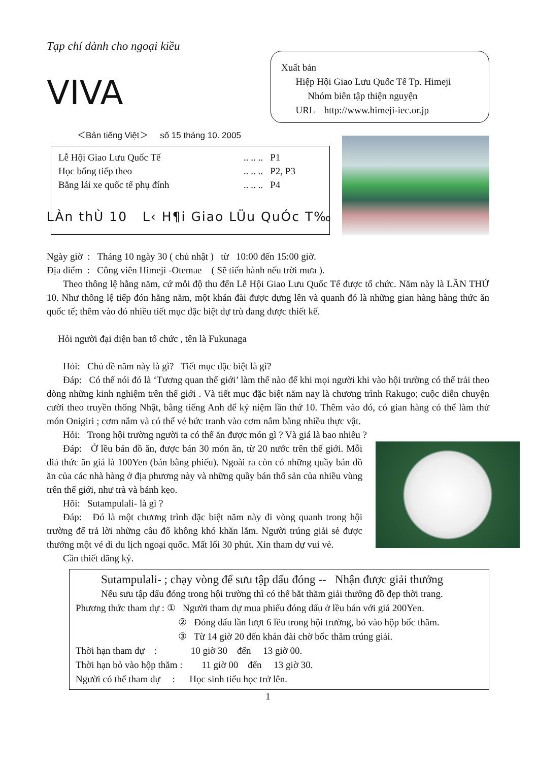Tạp chí dành cho ngoại kiều
VIVA
Xuất bản
Hiệp Hội Giao Lưu Quốc Tế Tp. Himeji
Nhóm biên tập thiện nguyện
URL http://www.himeji-iec.or.jp
＜Bản tiếng Việt＞ số 15 tháng 10. 2005
Lễ Hội Giao Lưu Quốc Tế.. .. .. P1
Học bổng tiếp theo.. .. .. P2, P3
Bằng lái xe quốc tế phụ đính.. .. .. P4
LÀn thÙ 10 L‹ H¶i Giao LÜu QuÓc T‰
Ngày giờ : Tháng 10 ngày 30 ( chủ nhật ) từ 10:00 đến 15:00 giờ.
Địa điểm : Công viên Himeji -Otemae ( Sẽ tiến hành nếu trời mưa ).
Theo thông lệ hằng năm, cứ mỗi độ thu đến Lễ Hội Giao Lưu Quốc Tế được tổ chức. Năm này là LẦN THỨ 10. Như thông lệ tiếp đón hằng năm, một khán đài được dựng lên và quanh đó là những gian hàng hàng thức ăn quốc tế; thêm vào đó nhiều tiết mục đặc biệt dự trù đang được thiết kế.
Hỏi người đại diện ban tổ chức , tên là Fukunaga
Hỏi: Chủ đề năm này là gì? Tiết mục đặc biệt là gì?
Đáp: Có thể nói đó là ‘Tương quan thế giới’ làm thế nào để khi mọi người khi vào hội trường có thể trải theo dòng những kinh nghiệm trên thế giới . Và tiết mục đặc biệt năm nay là chương trình Rakugo; cuộc diễn chuyện cười theo truyền thống Nhật, bằng tiếng Anh để kỷ niệm lần thứ 10. Thêm vào đó, có gian hàng có thể làm thử món Onigiri ; cơm nắm và có thể vẻ bức tranh vào cơm nắm bằng nhiều thực vật.
Hỏi: Trong hội trường người ta có thể ăn được món gì ? Và giá là bao nhiêu ?
Đáp: Ở lều bán đồ ăn, được bán 30 món ăn, từ 20 nước trên thế giới. Mỗi diả thức ăn giá là 100Yen (bán bằng phiếu). Ngoài ra còn có những quầy bán đồ ăn của các nhà hàng ở địa phương này và những quầy bán thổ sản của nhiều vùng trên thế giới, như trà và bánh kẹo.
Hõi: Sutampulali- là gì ?
Đáp: Đó là một chương trình đặc biệt năm này đi vòng quanh trong hội trường để trả lời những câu đố không khó khăn lắm. Người trúng giải sẻ được thưởng một vé di du lịch ngoại quốc. Mất lối 30 phút. Xin tham dự vui vẻ.
Cần thiết đăng ký.
Sutampulali- ; chạy vòng để sưu tập dấu đóng -- Nhận được giải thưởng
Nếu sưu tập dấu đóng trong hội trường thì có thể bắt thăm giải thưởng đồ đẹp thời trang.
Phương thức tham dự : ① Người tham dự mua phiếu đóng dấu ở lều bán với giá 200Yen.
② Đóng dấu lần lượt 6 lều trong hội trường, bỏ vào hộp bốc thăm.
③ Từ 14 giờ 20 đến khán đài chờ bốc thăm trúng giải.
Thời hạn tham dự : 10 giờ 30 đến 13 giờ 00.
Thời hạn bỏ vào hộp thăm : 11 giờ 00 đến 13 giờ 30.
Người có thể tham dự : Học sinh tiểu học trở lên.
1